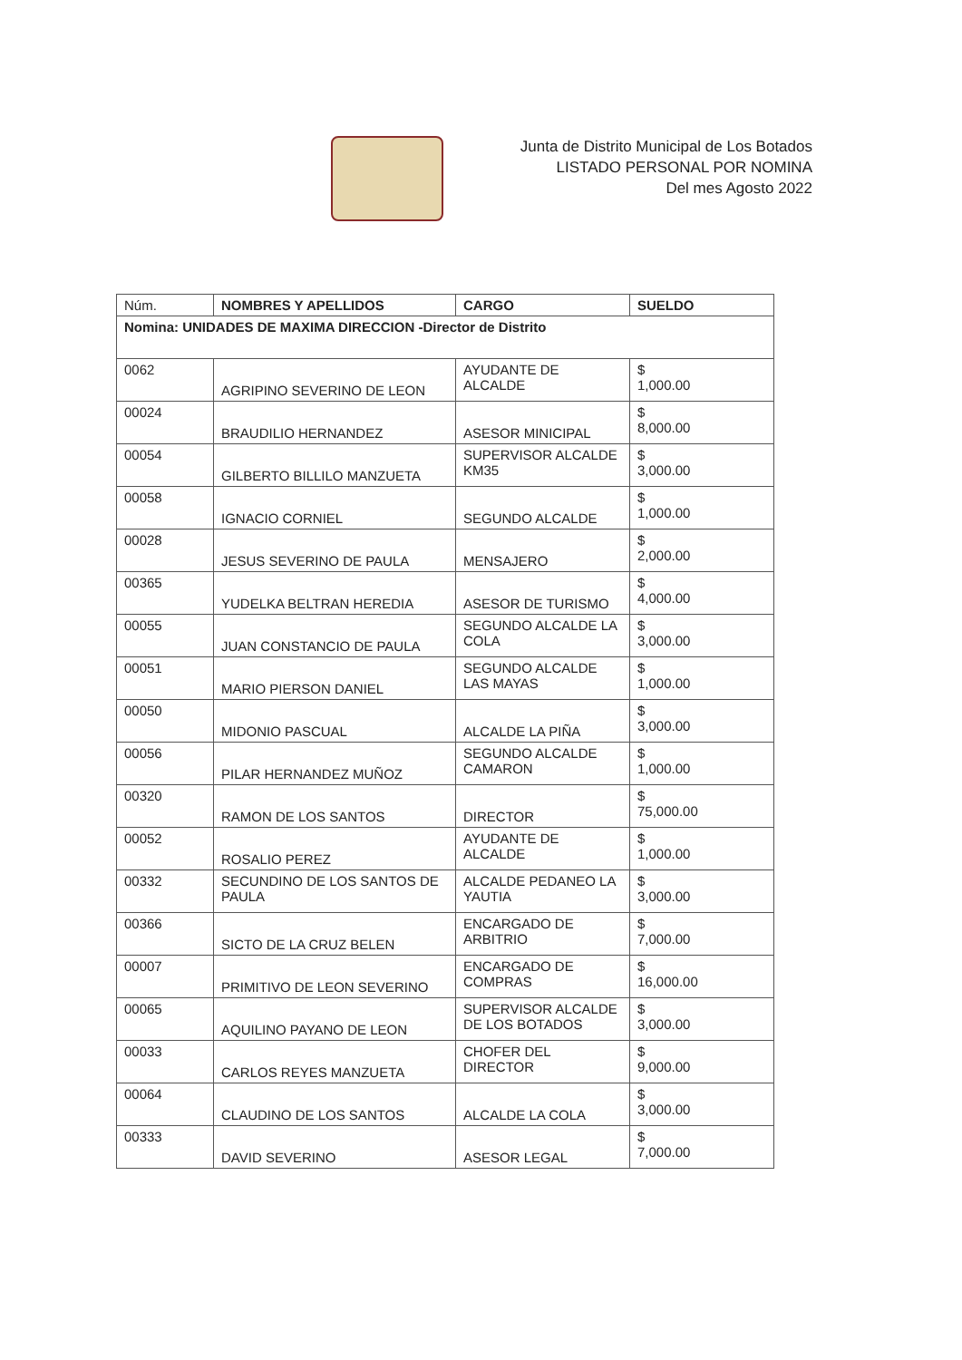Junta de Distrito Municipal de Los Botados
LISTADO PERSONAL POR NOMINA
Del mes Agosto 2022
| Núm. | NOMBRES Y APELLIDOS | CARGO | SUELDO |
| --- | --- | --- | --- |
| Nomina: UNIDADES DE MAXIMA DIRECCION -Director de Distrito | | | |
| 0062 | AGRIPINO SEVERINO DE LEON | AYUDANTE DE ALCALDE | $ 1,000.00 |
| 00024 | BRAUDILIO HERNANDEZ | ASESOR MINICIPAL | $ 8,000.00 |
| 00054 | GILBERTO BILLILO MANZUETA | SUPERVISOR ALCALDE KM35 | $ 3,000.00 |
| 00058 | IGNACIO CORNIEL | SEGUNDO ALCALDE | $ 1,000.00 |
| 00028 | JESUS SEVERINO DE PAULA | MENSAJERO | $ 2,000.00 |
| 00365 | YUDELKA BELTRAN HEREDIA | ASESOR DE TURISMO | $ 4,000.00 |
| 00055 | JUAN CONSTANCIO DE PAULA | SEGUNDO ALCALDE LA COLA | $ 3,000.00 |
| 00051 | MARIO PIERSON DANIEL | SEGUNDO ALCALDE LAS MAYAS | $ 1,000.00 |
| 00050 | MIDONIO PASCUAL | ALCALDE LA PIÑA | $ 3,000.00 |
| 00056 | PILAR HERNANDEZ MUÑOZ | SEGUNDO ALCALDE CAMARON | $ 1,000.00 |
| 00320 | RAMON DE LOS SANTOS | DIRECTOR | $ 75,000.00 |
| 00052 | ROSALIO PEREZ | AYUDANTE DE ALCALDE | $ 1,000.00 |
| 00332 | SECUNDINO DE LOS SANTOS DE PAULA | ALCALDE PEDANEO LA YAUTIA | $ 3,000.00 |
| 00366 | SICTO DE LA CRUZ BELEN | ENCARGADO DE ARBITRIO | $ 7,000.00 |
| 00007 | PRIMITIVO DE LEON SEVERINO | ENCARGADO DE COMPRAS | $ 16,000.00 |
| 00065 | AQUILINO PAYANO DE LEON | SUPERVISOR ALCALDE DE LOS BOTADOS | $ 3,000.00 |
| 00033 | CARLOS REYES MANZUETA | CHOFER DEL DIRECTOR | $ 9,000.00 |
| 00064 | CLAUDINO DE LOS SANTOS | ALCALDE LA COLA | $ 3,000.00 |
| 00333 | DAVID SEVERINO | ASESOR LEGAL | $ 7,000.00 |